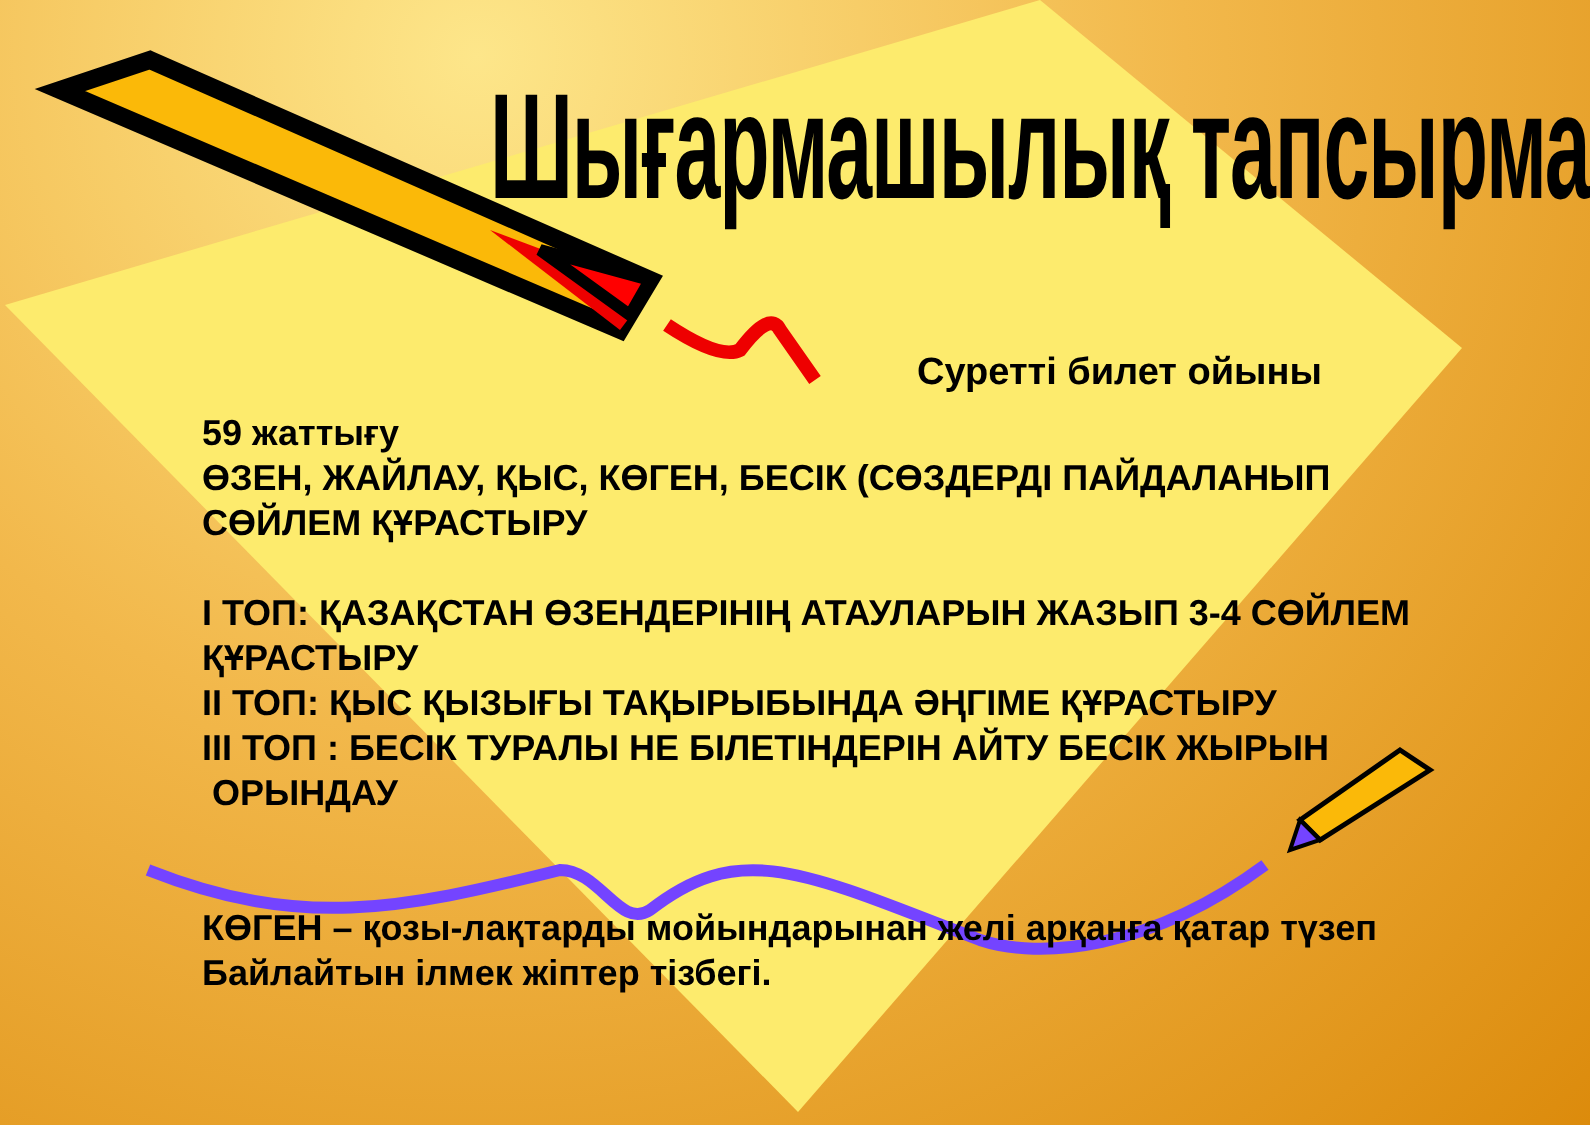Шығармашылық тапсырма
Суретті билет ойыны
59 жаттығу
ӨЗЕН, ЖАЙЛАУ, ҚЫС, КӨГЕН, БЕСІК (СӨЗДЕРДІ ПАЙДАЛАНЫП СӨЙЛЕМ ҚҰРАСТЫРУ
І ТОП: ҚАЗАҚСТАН ӨЗЕНДЕРІНІҢ АТАУЛАРЫН ЖАЗЫП 3-4 СӨЙЛЕМ ҚҰРАСТЫРУ
ІІ ТОП: ҚЫС ҚЫЗЫҒЫ ТАҚЫРЫБЫНДА ӘҢГІМЕ ҚҰРАСТЫРУ
ІІІ ТОП : БЕСІК ТУРАЛЫ НЕ БІЛЕТІНДЕРІН АЙТУ БЕСІК ЖЫРЫН
ОРЫНДАУ
КӨГЕН – қозы-лақтарды мойындарынан желі арқанға қатар түзеп Байлайтын ілмек жіптер тізбегі.